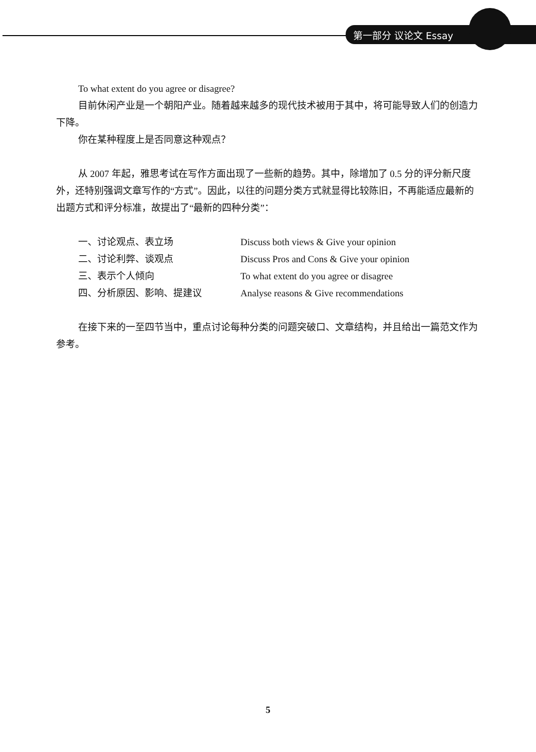第一部分 议论文 Essay
To what extent do you agree or disagree?
目前休闲产业是一个朝阳产业。随着越来越多的现代技术被用于其中，将可能导致人们的创造力下降。
你在某种程度上是否同意这种观点？
从 2007 年起，雅思考试在写作方面出现了一些新的趋势。其中，除增加了 0.5 分的评分新尺度外，还特别强调文章写作的“方式”。因此，以往的问题分类方式就显得比较陈旧，不再能适应最新的出题方式和评分标准，故提出了“最新的四种分类”：
| 一、讨论观点、表立场 | Discuss both views & Give your opinion |
| 二、讨论利弊、谈观点 | Discuss Pros and Cons & Give your opinion |
| 三、表示个人倾向 | To what extent do you agree or disagree |
| 四、分析原因、影响、提建议 | Analyse reasons & Give recommendations |
在接下来的一至四节当中，重点讨论每种分类的问题突破口、文章结构，并且给出一篇范文作为参考。
5